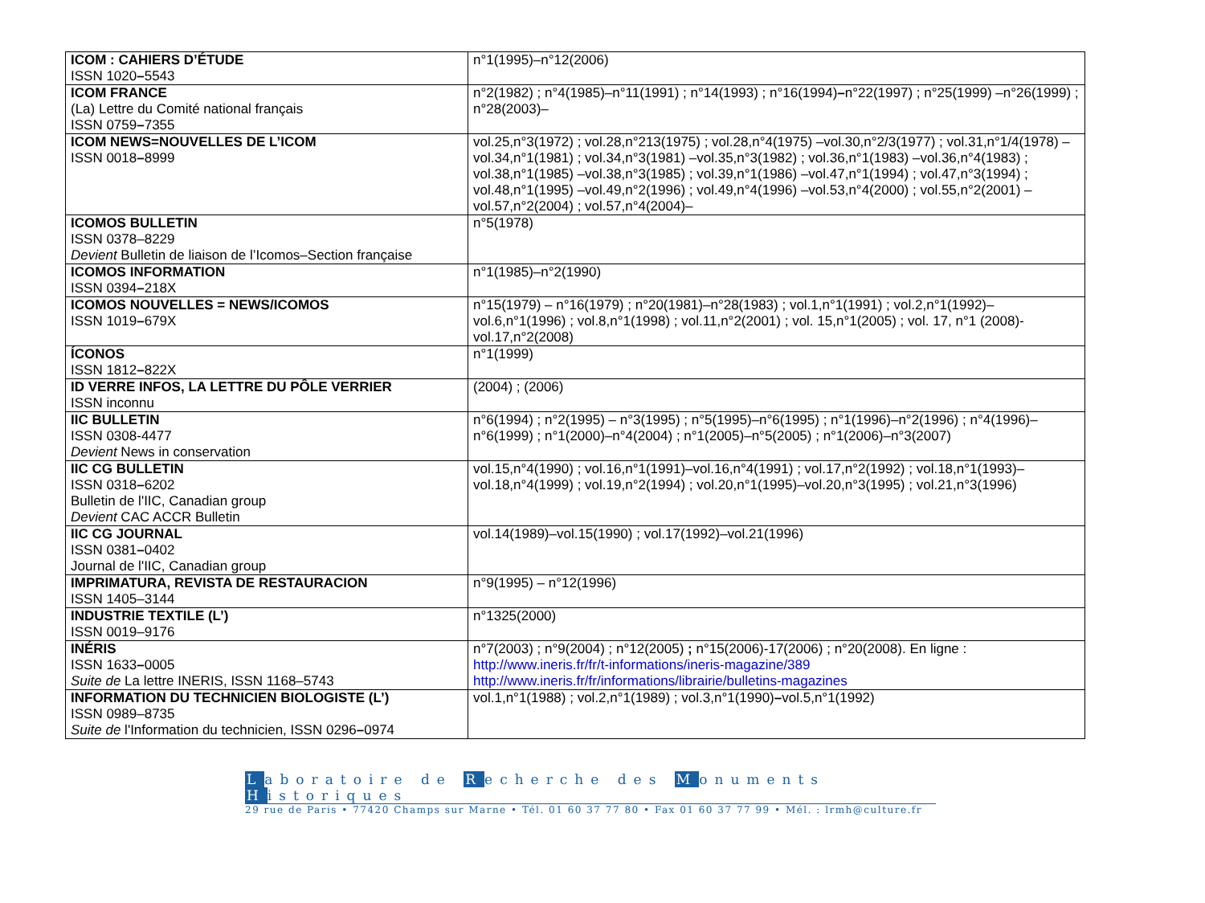| ICOM : CAHIERS D’ÉTUDE ISSN 1020 – 5543 | n°1(1995)–n°12(2006) |
| ICOM FRANCE (La) Lettre du Comité national français ISSN 0759 – 7355 | n°2(1982) ; n°4(1985)–n°11(1991) ; n°14(1993) ; n°16(1994) – n°22(1997) ; n°25(1999) –n°26(1999) ; n°28(2003)– |
| ICOM NEWS=NOUVELLES DE L’ICOM ISSN 0018 – 8999 | vol.25,n°3(1972) ; vol.28,n°213(1975) ; vol.28,n°4(1975) –vol.30,n°2/3(1977) ; vol.31,n°1/4(1978) –vol.34,n°1(1981) ; vol.34,n°3(1981) –vol.35,n°3(1982) ; vol.36,n°1(1983) –vol.36,n°4(1983) ; vol.38,n°1(1985) –vol.38,n°3(1985) ; vol.39,n°1(1986) –vol.47,n°1(1994) ; vol.47,n°3(1994) ; vol.48,n°1(1995) –vol.49,n°2(1996) ; vol.49,n°4(1996) –vol.53,n°4(2000) ; vol.55,n°2(2001) –vol.57,n°2(2004) ; vol.57,n°4(2004)– |
| ICOMOS BULLETIN ISSN 0378–8229 Devient Bulletin de liaison de l’Icomos–Section française | n°5(1978) |
| ICOMOS INFORMATION ISSN 0394 – 218X | n°1(1985)–n°2(1990) |
| ICOMOS NOUVELLES = NEWS/ICOMOS ISSN 1019 – 679X | n°15(1979) – n°16(1979) ; n°20(1981)–n°28(1983) ; vol.1,n°1(1991) ; vol.2,n°1(1992)–vol.6,n°1(1996) ; vol.8,n°1(1998) ; vol.11,n°2(2001) ; vol. 15,n°1(2005) ; vol. 17, n°1 (2008)-vol.17,n°2(2008) |
| ÍCONOS ISSN 1812 – 822X | n°1(1999) |
| ID VERRE INFOS, LA LETTRE DU PÔLE VERRIER ISSN inconnu | (2004) ; (2006) |
| IIC BULLETIN ISSN 0308-4477 Devient News in conservation | n°6(1994) ; n°2(1995) – n°3(1995) ; n°5(1995)–n°6(1995) ; n°1(1996)–n°2(1996) ; n°4(1996)–n°6(1999) ; n°1(2000)–n°4(2004) ; n°1(2005)–n°5(2005) ; n°1(2006)–n°3(2007) |
| IIC CG BULLETIN ISSN 0318 – 6202 Bulletin de l'IIC, Canadian group Devient CAC ACCR Bulletin | vol.15,n°4(1990) ; vol.16,n°1(1991)–vol.16,n°4(1991) ; vol.17,n°2(1992) ; vol.18,n°1(1993)–vol.18,n°4(1999) ; vol.19,n°2(1994) ; vol.20,n°1(1995)–vol.20,n°3(1995) ; vol.21,n°3(1996) |
| IIC CG JOURNAL ISSN 0381 – 0402 Journal de l'IIC, Canadian group | vol.14(1989)–vol.15(1990) ; vol.17(1992)–vol.21(1996) |
| IMPRIMATURA, REVISTA DE RESTAURACION ISSN 1405–3144 | n°9(1995) – n°12(1996) |
| INDUSTRIE TEXTILE (L’) ISSN 0019–9176 | n°1325(2000) |
| INÉRIS ISSN 1633 – 0005 Suite de La lettre INERIS, ISSN 1168–5743 | n°7(2003) ; n°9(2004) ; n°12(2005) ; n°15(2006)-17(2006) ; n°20(2008). En ligne : http://www.ineris.fr/fr/t-informations/ineris-magazine/389 http://www.ineris.fr/fr/informations/librairie/bulletins-magazines |
| INFORMATION DU TECHNICIEN BIOLOGISTE (L’) ISSN 0989–8735 Suite de l'Information du technicien, ISSN 0296 – 0974 | vol.1,n°1(1988) ; vol.2,n°1(1989) ; vol.3,n°1(1990) – vol.5,n°1(1992) |
Laboratoire de Recherche des Monuments Historiques
29 rue de Paris • 77420 Champs sur Marne • Tél. 01 60 37 77 80 • Fax 01 60 37 77 99 • Mél. : lrmh@culture.fr